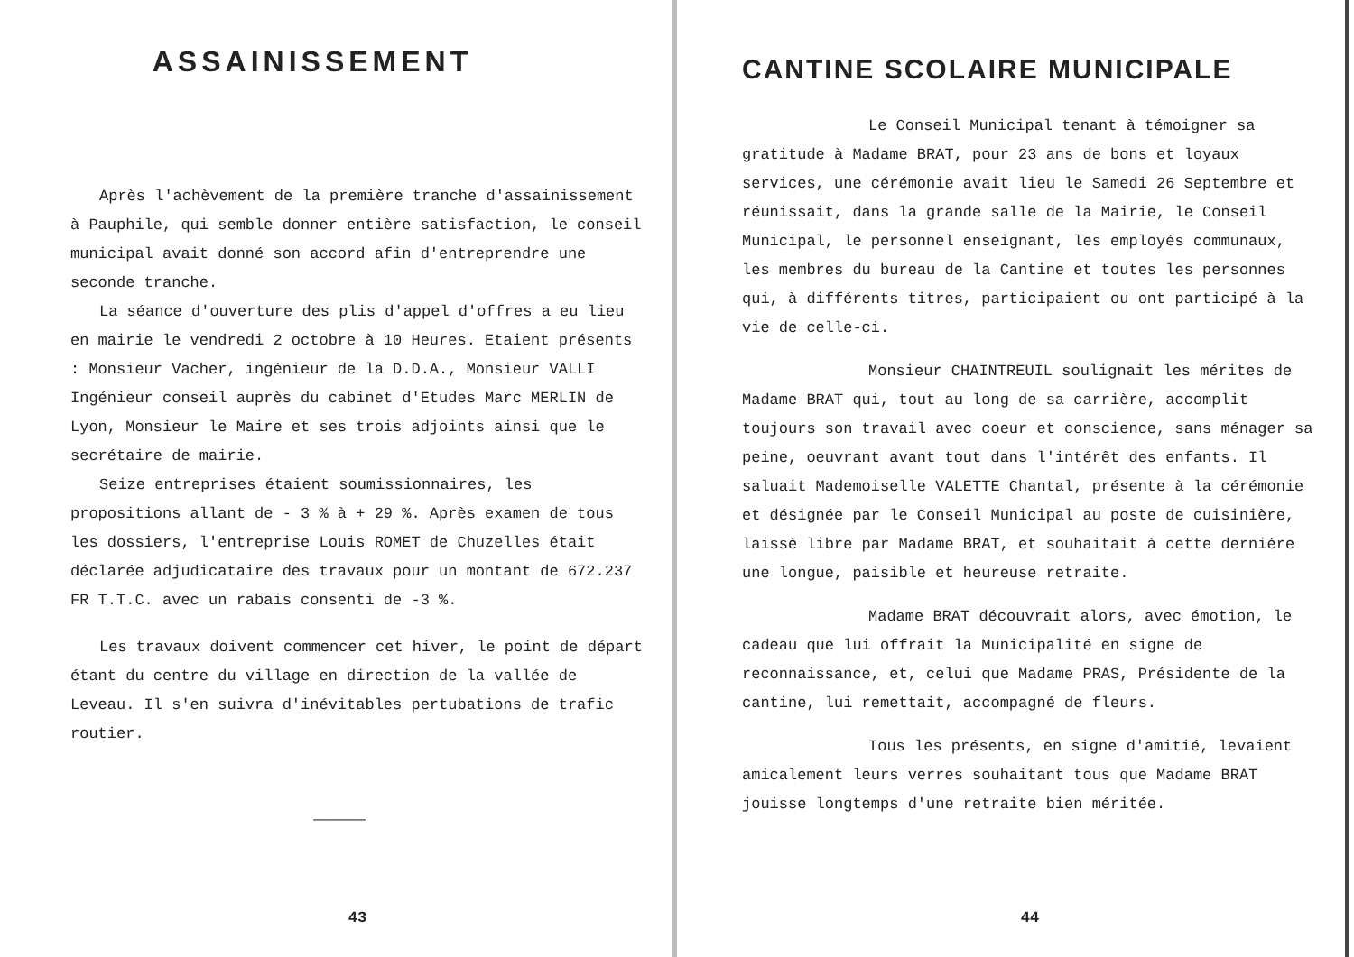ASSAINISSEMENT
Après l'achèvement de la première tranche d'assainissement à Pauphile, qui semble donner entière satisfaction, le conseil municipal avait donné son accord afin d'entreprendre une seconde tranche.
La séance d'ouverture des plis d'appel d'offres a eu lieu en mairie le vendredi 2 octobre à 10 Heures. Etaient présents : Monsieur Vacher, ingénieur de la D.D.A., Monsieur VALLI Ingénieur conseil auprès du cabinet d'Etudes Marc MERLIN de Lyon, Monsieur le Maire et ses trois adjoints ainsi que le secrétaire de mairie.
Seize entreprises étaient soumissionnaires, les propositions allant de - 3 % à + 29 %. Après examen de tous les dossiers, l'entreprise Louis ROMET de Chuzelles était déclarée adjudicataire des travaux pour un montant de 672.237 FR T.T.C. avec un rabais consenti de -3 %.
Les travaux doivent commencer cet hiver, le point de départ étant du centre du village en direction de la vallée de Leveau. Il s'en suivra d'inévitables pertubations de trafic routier.
——————
43
CANTINE SCOLAIRE MUNICIPALE
Le Conseil Municipal tenant à témoigner sa gratitude à Madame BRAT, pour 23 ans de bons et loyaux services, une cérémonie avait lieu le Samedi 26 Septembre et réunissait, dans la grande salle de la Mairie, le Conseil Municipal, le personnel enseignant, les employés communaux, les membres du bureau de la Cantine et toutes les personnes qui, à différents titres, participaient ou ont participé à la vie de celle-ci.
Monsieur CHAINTREUIL soulignait les mérites de Madame BRAT qui, tout au long de sa carrière, accomplit toujours son travail avec coeur et conscience, sans ménager sa peine, oeuvrant avant tout dans l'intérêt des enfants. Il saluait Mademoiselle VALETTE Chantal, présente à la cérémonie et désignée par le Conseil Municipal au poste de cuisinière, laissé libre par Madame BRAT, et souhaitait à cette dernière une longue, paisible et heureuse retraite.
Madame BRAT découvrait alors, avec émotion, le cadeau que lui offrait la Municipalité en signe de reconnaissance, et, celui que Madame PRAS, Présidente de la cantine, lui remettait, accompagné de fleurs.
Tous les présents, en signe d'amitié, levaient amicalement leurs verres souhaitant tous que Madame BRAT jouisse longtemps d'une retraite bien méritée.
44